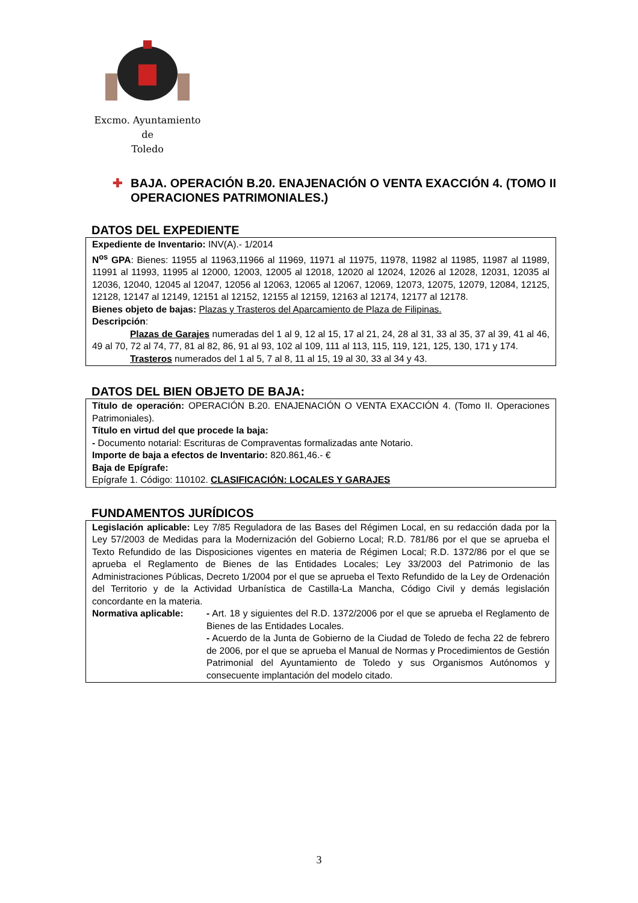Excmo. Ayuntamiento
de
Toledo
✚ BAJA. OPERACIÓN B.20. ENAJENACIÓN O VENTA EXACCIÓN 4. (TOMO II OPERACIONES PATRIMONIALES.)
DATOS DEL EXPEDIENTE
Expediente de Inventario: INV(A).- 1/2014
N<sup>os</sup> GPA: Bienes: 11955 al 11963,11966 al 11969, 11971 al 11975, 11978, 11982 al 11985, 11987 al 11989, 11991 al 11993, 11995 al 12000, 12003, 12005 al 12018, 12020 al 12024, 12026 al 12028, 12031, 12035 al 12036, 12040, 12045 al 12047, 12056 al 12063, 12065 al 12067, 12069, 12073, 12075, 12079, 12084, 12125, 12128, 12147 al 12149, 12151 al 12152, 12155 al 12159, 12163 al 12174, 12177 al 12178.
Bienes objeto de bajas: Plazas y Trasteros del Aparcamiento de Plaza de Filipinas.
Descripción:
Plazas de Garajes numeradas del 1 al 9, 12 al 15, 17 al 21, 24, 28 al 31, 33 al 35, 37 al 39, 41 al 46, 49 al 70, 72 al 74, 77, 81 al 82, 86, 91 al 93, 102 al 109, 111 al 113, 115, 119, 121, 125, 130, 171 y 174.
Trasteros numerados del 1 al 5, 7 al 8, 11 al 15, 19 al 30, 33 al 34 y 43.
DATOS DEL BIEN OBJETO DE BAJA:
Título de operación: OPERACIÓN B.20. ENAJENACIÓN O VENTA EXACCIÓN 4. (Tomo II. Operaciones Patrimoniales).
Título en virtud del que procede la baja:
- Documento notarial: Escrituras de Compraventas formalizadas ante Notario.
Importe de baja a efectos de Inventario: 820.861,46.- €
Baja de Epígrafe:
Epígrafe 1. Código: 110102. CLASIFICACIÓN: LOCALES Y GARAJES
FUNDAMENTOS JURÍDICOS
Legislación aplicable: Ley 7/85 Reguladora de las Bases del Régimen Local, en su redacción dada por la Ley 57/2003 de Medidas para la Modernización del Gobierno Local; R.D. 781/86 por el que se aprueba el Texto Refundido de las Disposiciones vigentes en materia de Régimen Local; R.D. 1372/86 por el que se aprueba el Reglamento de Bienes de las Entidades Locales; Ley 33/2003 del Patrimonio de las Administraciones Públicas, Decreto 1/2004 por el que se aprueba el Texto Refundido de la Ley de Ordenación del Territorio y de la Actividad Urbanística de Castilla-La Mancha, Código Civil y demás legislación concordante en la materia.
Normativa aplicable: - Art. 18 y siguientes del R.D. 1372/2006 por el que se aprueba el Reglamento de Bienes de las Entidades Locales.
- Acuerdo de la Junta de Gobierno de la Ciudad de Toledo de fecha 22 de febrero de 2006, por el que se aprueba el Manual de Normas y Procedimientos de Gestión Patrimonial del Ayuntamiento de Toledo y sus Organismos Autónomos y consecuente implantación del modelo citado.
3